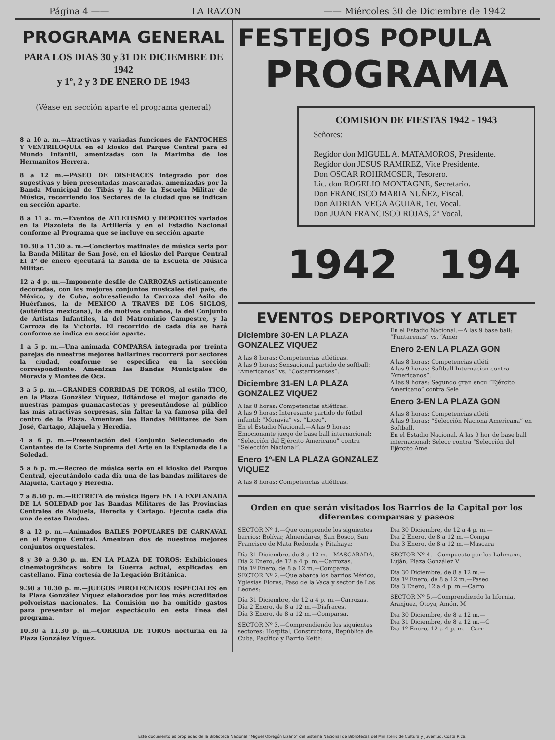Página 4 —— LA RAZON —— Miércoles 30 de Diciembre de 1942
PROGRAMA GENERAL
PARA LOS DIAS 30 y 31 DE DICIEMBRE DE 1942
y 1º, 2 y 3 DE ENERO DE 1943
(Véase en sección aparte el programa general)
8 a 10 a. m.—Atractivas y variadas funciones de FANTOCHES Y VENTRILOQUIA en el kiosko del Parque Central para el Mundo Infantil, amenizadas con la Marimba de los Hermanitos Herrera.
8 a 12 m.—PASEO DE DISFRACES integrado por dos sugestivas y bien presentadas mascaradas, amenizadas por la Banda Municipal de Tibás y la de la Escuela Militar de Música, recorriendo los Sectores de la ciudad que se indican en sección aparte.
8 a 11 a. m.—Eventos de ATLETISMO y DEPORTES variados en la Plazoleta de la Artillería y en el Estadio Nacional conforme al Programa que se incluye en sección aparte
10.30 a 11.30 a. m.—Conciertos matinales de música seria por la Banda Militar de San José, en el kiosko del Parque Central El 1º de enero ejecutará la Banda de la Escuela de Música Militar.
12 a 4 p. m.—Imponente desfile de CARROZAS artísticamente decoradas, con los mejores conjuntos musicales del país, de México, y de Cuba, sobresaliendo la Carroza del Asilo de Huérfanos, la de MEXICO A TRAVES DE LOS SIGLOS, (auténtica mexicana), la de motivos cubanos, la del Conjunto de Artistas Infantiles, la del Matrominio Campestre, y la Carroza de la Victoria. El recorrido de cada día se hará conforme se indica en sección aparte.
1 a 5 p. m.—Una animada COMPARSA integrada por treinta parejas de nuestros mejores bailarines recorrerá por sectores la ciudad, conforme se especifica en la sección correspondiente. Amenizan las Bandas Municipales de Moravia y Montes de Oca.
3 a 5 p. m.—GRANDES CORRIDAS DE TOROS, al estilo TICO, en la Plaza González Víquez, lidiándose el mejor ganado de nuestras pampas guanacastecas y presentándose al público las más atractivas sorpresas, sin faltar la ya famosa pila del centro de la Plaza. Amenizan las Bandas Militares de San José, Cartago, Alajuela y Heredia.
4 a 6 p. m.—Presentación del Conjunto Seleccionado de Cantantes de la Corte Suprema del Arte en la Explanada de La Soledad.
5 a 6 p. m.—Recreo de música seria en el kiosko del Parque Central, ejecutándolo cada día una de las bandas militares de Alajuela, Cartago y Heredia.
7 a 8.30 p. m.—RETRETA de música ligera EN LA EXPLANADA DE LA SOLEDAD por las Bandas Militares de las Provincias Centrales de Alajuela, Heredia y Cartago. Ejecuta cada día una de estas Bandas.
8 a 12 p. m.—Animados BAILES POPULARES DE CARNAVAL en el Parque Central. Amenizan dos de nuestros mejores conjuntos orquestales.
8 y 30 a 9.30 p. m. EN LA PLAZA DE TOROS: Exhibiciones cinematográficas sobre la Guerra actual, explicadas en castellano. Fina cortesía de la Legación Británica.
9.30 a 10.30 p. m.—JUEGOS PIROTECNICOS ESPECIALES en la Plaza González Víquez elaborados por los más acreditados polvoristas nacionales. La Comisión no ha omitido gastos para presentar el mejor espectáculo en esta línea del programa.
10.30 a 11.30 p. m.—CORRIDA DE TOROS nocturna en la Plaza González Víquez.
FESTEJOS POPULA
PROGRAMA
COMISION DE FIESTAS 1942 - 1943
Señores:
Regidor don MIGUEL A. MATAMOROS, Presidente.
Regidor don JESUS RAMIREZ, Vice Presidente.
Don OSCAR ROHRMOSER, Tesorero.
Lic. don ROGELIO MONTAGNE, Secretario.
Don FRANCISCO MARIA NUÑEZ, Fiscal.
Don ADRIAN VEGA AGUIAR, 1er. Vocal.
Don JUAN FRANCISCO ROJAS, 2º Vocal.
1942 194
EVENTOS DEPORTIVOS Y ATLET
Diciembre 30-EN LA PLAZA GONZALEZ VIQUEZ
A las 8 horas: Competencias atléticas.
A las 9 horas: Sensacional partido de softball: “Americanos” vs. “Costarricenses”.
Diciembre 31-EN LA PLAZA GONZALEZ VIQUEZ
A las 8 horas: Competencias atléticas.
A las 9 horas: Interesante partido de fútbol infantil: “Moravia” vs. “Liceo”.
En el Estadio Nacional.—A las 9 horas: Emocionante juego de base ball internacional: “Selección del Ejército Americano” contra “Selección Nacional”.
Enero 1º-EN LA PLAZA GONZALEZ VIQUEZ
A las 8 horas: Competencias atléticas.
En el Estadio Nacional.—A las 9 base ball: “Puntarenas” vs. “Amér
Enero 2-EN LA PLAZA GON
A las 8 horas: Competencias atléti
A las 9 horas: Softball Internacion contra “Americanos”.
A las 9 horas: Segundo gran encu “Ejército Americano” contra Sele
Enero 3-EN LA PLAZA GON
A las 8 horas: Competencias atléti
A las 9 horas: “Selección Naciona Americana” en Softball.
En el Estadio Nacional. A las 9 hor de base ball internacional: Selecc contra “Selección del Ejército Ame
Orden en que serán visitados los Barrios de la Capital por los diferentes comparsas y paseos
SECTOR Nº 1.—Que comprende los siguientes barrios: Bolívar, Almendares, San Bosco, San Francisco de Mata Redonda y Pitahaya:
Día 31 Diciembre, de 8 a 12 m.—MASCARADA.
Día 2 Enero, de 12 a 4 p. m.—Carrozas.
Día 1º Enero, de 8 a 12 m.—Comparsa.
SECTOR Nº 2.—Que abarca los barrios México, Yglesias Flores, Paso de la Vaca y sector de Los Leones:
Día 31 Diciembre, de 12 a 4 p. m.—Carrozas.
Día 2 Enero, de 8 a 12 m.—Disfraces.
Día 3 Enero, de 8 a 12 m.—Comparsa.
SECTOR Nº 3.—Comprendiendo los siguientes sectores: Hospital, Constructora, República de Cuba, Pacífico y Barrio Keith:
Día 30 Diciembre, de 12 a 4 p. m.—
Día 2 Enero, de 8 a 12 m.—Compa
Día 3 Enero, de 8 a 12 m.—Mascara
SECTOR Nº 4.—Compuesto por los Lahmann, Luján, Plaza González V
Día 30 Diciembre, de 8 a 12 m.—
Día 1º Enero, de 8 a 12 m.—Paseo
Día 3 Enero, 12 a 4 p. m.—Carro
SECTOR Nº 5.—Comprendiendo la lifornia, Aranjuez, Otoya, Amón, M
Día 30 Diciembre, de 8 a 12 m.—
Día 31 Diciembre, de 8 a 12 m.—C
Día 1º Enero, 12 a 4 p. m.—Carr
Este documento es propiedad de la Biblioteca Nacional “Miguel Obregón Lizano” del Sistema Nacional de Bibliotecas del Ministerio de Cultura y Juventud, Costa Rica.